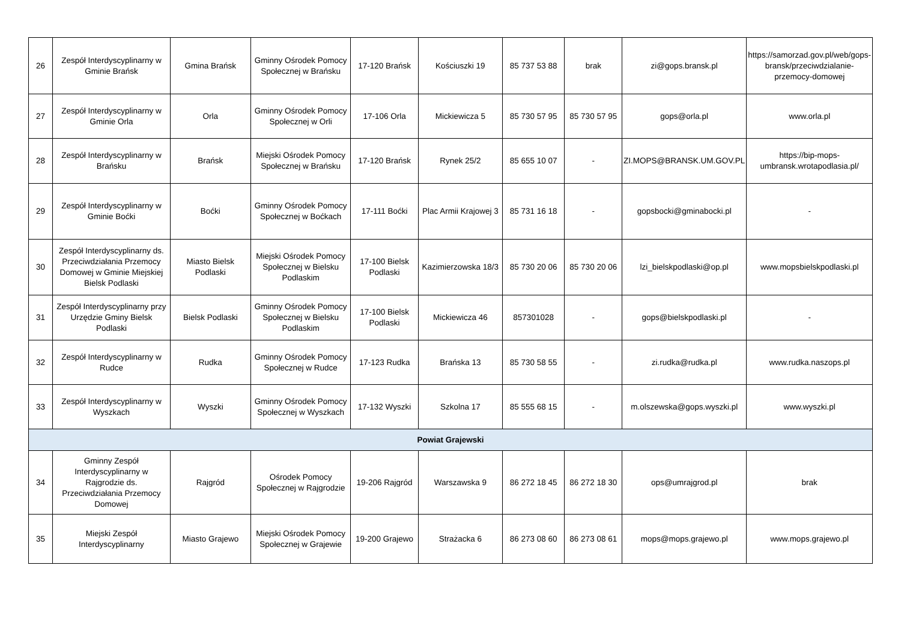| 26 | Zespół Interdyscyplinarny w Gminie Brańsk | Gmina Brańsk | Gminny Ośrodek Pomocy Społecznej w Brańsku | 17-120 Brańsk | Kościuszki 19 | 85 737 53 88 | brak | zi@gops.bransk.pl | https://samorzad.gov.pl/web/gops-bransk/przeciwdzialanie-przemocy-domowej |
| 27 | Zespół Interdyscyplinarny w Gminie Orla | Orla | Gminny Ośrodek Pomocy Społecznej w Orli | 17-106 Orla | Mickiewicza 5 | 85 730 57 95 | 85 730 57 95 | gops@orla.pl | www.orla.pl |
| 28 | Zespół Interdyscyplinarny w Brańsku | Brańsk | Miejski Ośrodek Pomocy Społecznej w Brańsku | 17-120 Brańsk | Rynek 25/2 | 85 655 10 07 | - | ZI.MOPS@BRANSK.UM.GOV.PL | https://bip-mops-umbransk.wrotapodlasia.pl/ |
| 29 | Zespół Interdyscyplinarny w Gminie Boćki | Boćki | Gminny Ośrodek Pomocy Społecznej w Boćkach | 17-111 Boćki | Plac Armii Krajowej 3 | 85 731 16 18 | - | gopsbocki@gminabocki.pl | - |
| 30 | Zespół Interdyscyplinarny ds. Przeciwdziałania Przemocy Domowej w Gminie Miejskiej Bielsk Podlaski | Miasto Bielsk Podlaski | Miejski Ośrodek Pomocy Społecznej w Bielsku Podlaskim | 17-100 Bielsk Podlaski | Kazimierzowska 18/3 | 85 730 20 06 | 85 730 20 06 | lzi_bielskpodlaski@op.pl | www.mopsbielskpodlaski.pl |
| 31 | Zespół Interdyscyplinarny przy Urzędzie Gminy Bielsk Podlaski | Bielsk Podlaski | Gminny Ośrodek Pomocy Społecznej w Bielsku Podlaskim | 17-100 Bielsk Podlaski | Mickiewicza 46 | 857301028 | - | gops@bielskpodlaski.pl | - |
| 32 | Zespół Interdyscyplinarny w Rudce | Rudka | Gminny Ośrodek Pomocy Społecznej w Rudce | 17-123 Rudka | Brańska 13 | 85 730 58 55 | - | zi.rudka@rudka.pl | www.rudka.naszops.pl |
| 33 | Zespół Interdyscyplinarny w Wyszkach | Wyszki | Gminny Ośrodek Pomocy Społecznej w Wyszkach | 17-132 Wyszki | Szkolna 17 | 85 555 68 15 | - | m.olszewska@gops.wyszki.pl | www.wyszki.pl |
| Powiat Grajewski | | | | | | | | | |
| 34 | Gminny Zespół Interdyscyplinarny w Rajgrodzie ds. Przeciwdziałania Przemocy Domowej | Rajgród | Ośrodek Pomocy Społecznej w Rajgrodzie | 19-206 Rajgród | Warszawska 9 | 86 272 18 45 | 86 272 18 30 | ops@umrajgrod.pl | brak |
| 35 | Miejski Zespół Interdyscyplinarny | Miasto Grajewo | Miejski Ośrodek Pomocy Społecznej w Grajewie | 19-200 Grajewo | Strażacka 6 | 86 273 08 60 | 86 273 08 61 | mops@mops.grajewo.pl | www.mops.grajewo.pl |